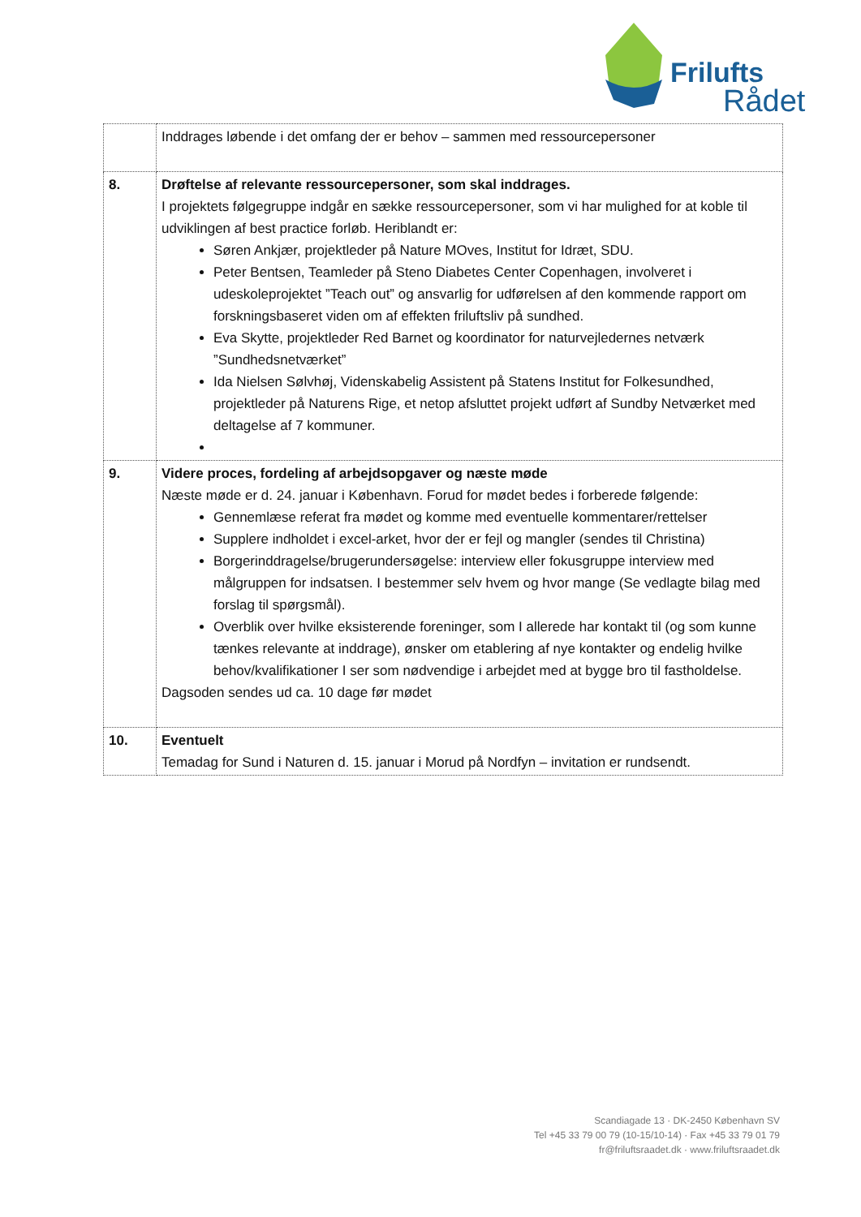Frilufts
Rådet
| | Inddrages løbende i det omfang der er behov – sammen med ressourcepersoner |
| 8. | Drøftelse af relevante ressourcepersoner, som skal inddrages. I projektets følgegruppe indgår en sække ressourcepersoner, som vi har mulighed for at koble til udviklingen af best practice forløb. Heriblandt er: Søren Ankjær, projektleder på Nature MOves, Institut for Idræt, SDU. Peter Bentsen, Teamleder på Steno Diabetes Center Copenhagen, involveret i udeskoleprojektet ”Teach out” og ansvarlig for udførelsen af den kommende rapport om forskningsbaseret viden om af effekten friluftsliv på sundhed. Eva Skytte, projektleder Red Barnet og koordinator for naturvejledernes netværk ”Sundhedsnetværket” Ida Nielsen Sølvhøj, Videnskabelig Assistent på Statens Institut for Folkesundhed, projektleder på Naturens Rige, et netop afsluttet projekt udført af Sundby Netværket med deltagelse af 7 kommuner. |
| 9. | Videre proces, fordeling af arbejdsopgaver og næste møde Næste møde er d. 24. januar i København. Forud for mødet bedes i forberede følgende: Gennemlæse referat fra mødet og komme med eventuelle kommentarer/rettelser Supplere indholdet i excel-arket, hvor der er fejl og mangler (sendes til Christina) Borgerinddragelse/brugerundersøgelse: interview eller fokusgruppe interview med målgruppen for indsatsen. I bestemmer selv hvem og hvor mange (Se vedlagte bilag med forslag til spørgsmål). Overblik over hvilke eksisterende foreninger, som I allerede har kontakt til (og som kunne tænkes relevante at inddrage), ønsker om etablering af nye kontakter og endelig hvilke behov/kvalifikationer I ser som nødvendige i arbejdet med at bygge bro til fastholdelse. Dagsoden sendes ud ca. 10 dage før mødet |
| 10. | Eventuelt Temadag for Sund i Naturen d. 15. januar i Morud på Nordfyn – invitation er rundsendt. |
Scandiagade 13 · DK-2450 København SV
Tel +45 33 79 00 79 (10-15/10-14) · Fax +45 33 79 01 79
fr@friluftsraadet.dk · www.friluftsraadet.dk